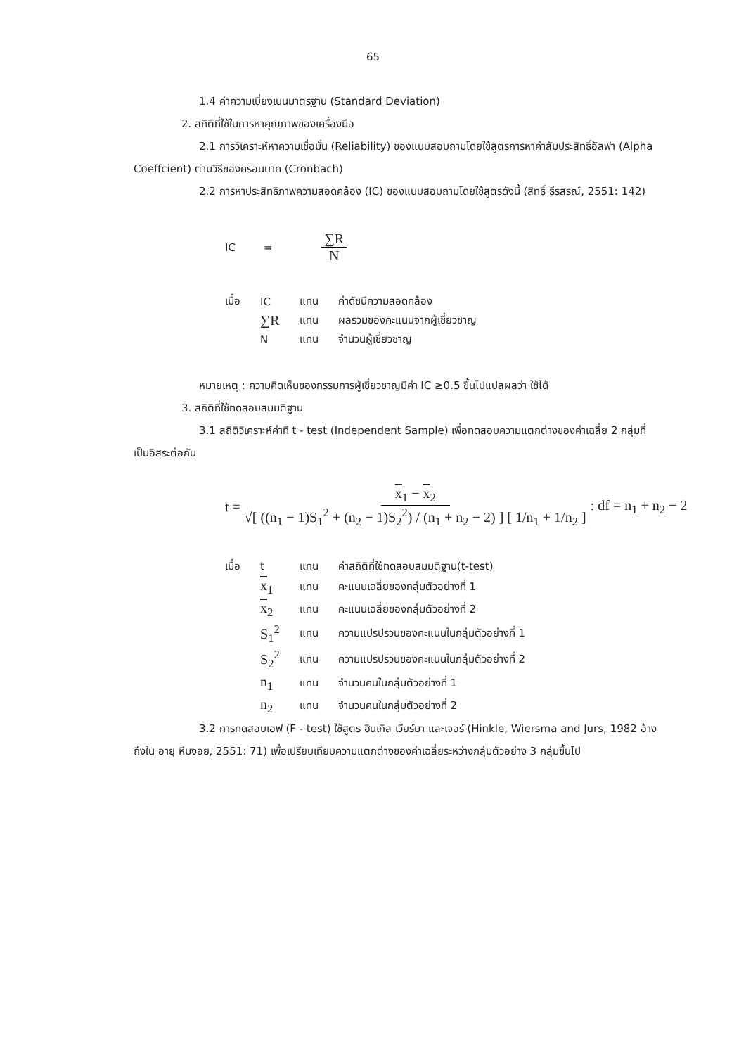65
1.4 ค่าความเบี่ยงเบนมาตรฐาน (Standard Deviation)
2. สถิติที่ใช้ในการหาคุณภาพของเครื่องมือ
2.1 การวิเคราะห์หาความเชื่อมั่น (Reliability) ของแบบสอบถามโดยใช้สูตรการหาค่าสัมประสิทธิ์อัลฟา (Alpha Coeffcient) ตามวิธีของครอนบาค (Cronbach)
2.2 การหาประสิทธิภาพความสอดคล้อง (IC) ของแบบสอบถามโดยใช้สูตรดังนี้ (สิทธิ์ ธีรสรณ์, 2551: 142)
IC = ∑R N
| เมื่อ | IC | แทน | ค่าดัชนีความสอดคล้อง |
| | ∑R | แทน | ผลรวมของคะแนนจากผู้เชี่ยวชาญ |
| | N | แทน | จำนวนผู้เชี่ยวชาญ |
หมายเหตุ : ความคิดเห็นของกรรมการผู้เชี่ยวชาญมีค่า IC ≥0.5 ขึ้นไปแปลผลว่า ใช้ได้
3. สถิติที่ใช้ทดสอบสมมติฐาน
3.1 สถิติวิเคราะห์ค่าที t - test (Independent Sample) เพื่อทดสอบความแตกต่างของค่าเฉลี่ย 2 กลุ่มที่เป็นอิสระต่อกัน
t = x<sub>1</sub> − x<sub>2</sub> √[ ((n<sub>1</sub> − 1)S<sub>1</sub><sup>2</sup> + (n<sub>2</sub> − 1)S<sub>2</sub><sup>2</sup>) / (n<sub>1</sub> + n<sub>2</sub> − 2) ] [ 1/n<sub>1</sub> + 1/n<sub>2</sub> ]: df = n<sub>1</sub> + n<sub>2</sub> − 2
| เมื่อ | t | แทน | ค่าสถิติที่ใช้ทดสอบสมมติฐาน(t-test) |
| | x<sub>1</sub> | แทน | คะแนนเฉลี่ยของกลุ่มตัวอย่างที่ 1 |
| | x<sub>2</sub> | แทน | คะแนนเฉลี่ยของกลุ่มตัวอย่างที่ 2 |
| | S<sub>1</sub><sup>2</sup> | แทน | ความแปรปรวนของคะแนนในกลุ่มตัวอย่างที่ 1 |
| | S<sub>2</sub><sup>2</sup> | แทน | ความแปรปรวนของคะแนนในกลุ่มตัวอย่างที่ 2 |
| | n<sub>1</sub> | แทน | จำนวนคนในกลุ่มตัวอย่างที่ 1 |
| | n<sub>2</sub> | แทน | จำนวนคนในกลุ่มตัวอย่างที่ 2 |
3.2 การทดสอบเอฟ (F - test) ใช้สูตร ฮินเกิล เวียร์มา และเจอร์ (Hinkle, Wiersma and Jurs, 1982 อ้างถึงใน อายุ หีมงอย, 2551: 71) เพื่อเปรียบเทียบความแตกต่างของค่าเฉลี่ยระหว่างกลุ่มตัวอย่าง 3 กลุ่มขึ้นไป